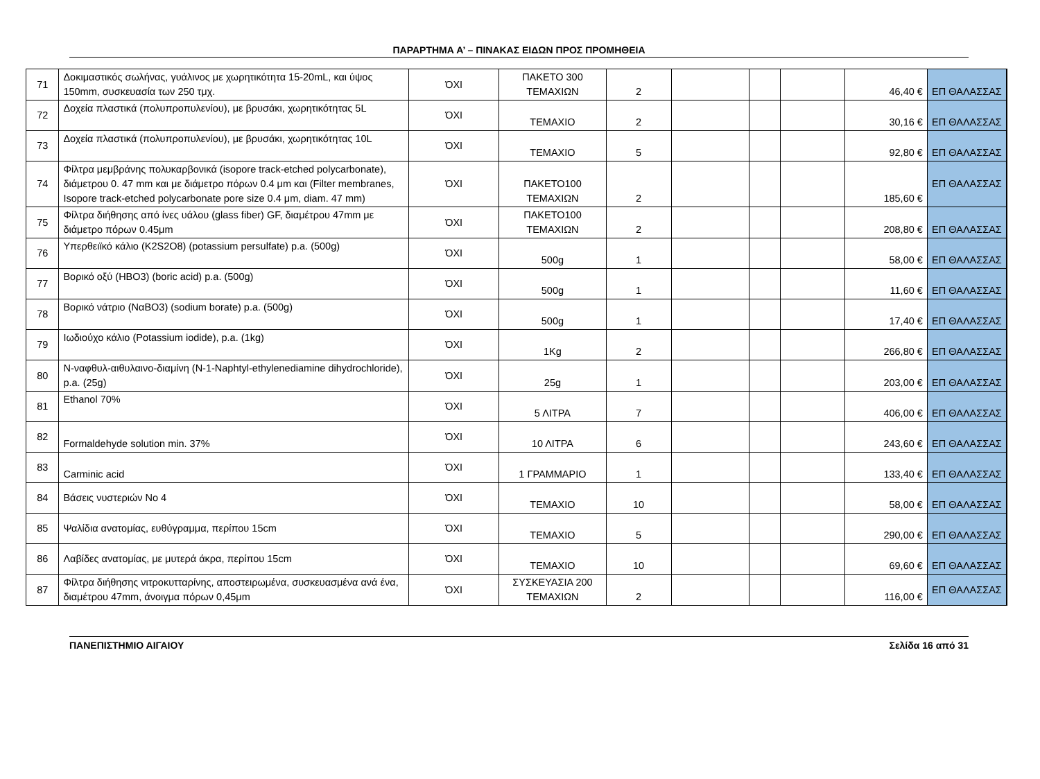ΠΑΡΑΡΤΗΜΑ Α’ – ΠΙΝΑΚΑΣ ΕΙΔΩΝ ΠΡΟΣ ΠΡΟΜΗΘΕΙΑ
| 71 | Δοκιμαστικός σωλήνας, γυάλινος με χωρητικότητα 15-20mL, και ύψος 150mm, συσκευασία των 250 τμχ. | ΌΧΙ | ΠΑΚΕΤΟ 300 ΤΕΜΑΧΙΩΝ | 2 | | | | 46,40 € | ΕΠ ΘΑΛΑΣΣΑΣ |
| 72 | Δοχεία πλαστικά (πολυπροπυλενίου), με βρυσάκι, χωρητικότητας 5L | ΌΧΙ | ΤΕΜΑΧΙΟ | 2 | | | | 30,16 € | ΕΠ ΘΑΛΑΣΣΑΣ |
| 73 | Δοχεία πλαστικά (πολυπροπυλενίου), με βρυσάκι, χωρητικότητας 10L | ΌΧΙ | ΤΕΜΑΧΙΟ | 5 | | | | 92,80 € | ΕΠ ΘΑΛΑΣΣΑΣ |
| 74 | Φίλτρα μεμβράνης πολυκαρβονικά (isopore track-etched polycarbonate), διάμετρου 0. 47 mm και με διάμετρο πόρων 0.4 μm και (Filter membranes, Isopore track-etched polycarbonate pore size 0.4 μm, diam. 47 mm) | ΌΧΙ | ΠΑΚΕΤΟ100 ΤΕΜΑΧΙΩΝ | 2 | | | | 185,60 € | ΕΠ ΘΑΛΑΣΣΑΣ |
| 75 | Φίλτρα διήθησης από ίνες υάλου (glass fiber) GF, διαμέτρου 47mm με διάμετρο πόρων 0.45μm | ΌΧΙ | ΠΑΚΕΤΟ100 ΤΕΜΑΧΙΩΝ | 2 | | | | 208,80 € | ΕΠ ΘΑΛΑΣΣΑΣ |
| 76 | Υπερθειϊκό κάλιο (K2S2O8) (potassium persulfate) p.a. (500g) | ΌΧΙ | 500g | 1 | | | | 58,00 € | ΕΠ ΘΑΛΑΣΣΑΣ |
| 77 | Βορικό οξύ (HBO3) (boric acid) p.a. (500g) | ΌΧΙ | 500g | 1 | | | | 11,60 € | ΕΠ ΘΑΛΑΣΣΑΣ |
| 78 | Βορικό νάτριο (NαBO3) (sodium borate) p.a. (500g) | ΌΧΙ | 500g | 1 | | | | 17,40 € | ΕΠ ΘΑΛΑΣΣΑΣ |
| 79 | Ιωδιούχο κάλιο (Potassium iodide), p.a. (1kg) | ΌΧΙ | 1Kg | 2 | | | | 266,80 € | ΕΠ ΘΑΛΑΣΣΑΣ |
| 80 | N-ναφθυλ-αιθυλαινο-διαμίνη (N-1-Naphtyl-ethylenediamine dihydrochloride), p.a. (25g) | ΌΧΙ | 25g | 1 | | | | 203,00 € | ΕΠ ΘΑΛΑΣΣΑΣ |
| 81 | Ethanol 70% | ΌΧΙ | 5 ΛΙΤΡΑ | 7 | | | | 406,00 € | ΕΠ ΘΑΛΑΣΣΑΣ |
| 82 | Formaldehyde solution min. 37% | ΌΧΙ | 10 ΛΙΤΡΑ | 6 | | | | 243,60 € | ΕΠ ΘΑΛΑΣΣΑΣ |
| 83 | Carminic acid | ΌΧΙ | 1 ΓΡΑΜΜΑΡΙΟ | 1 | | | | 133,40 € | ΕΠ ΘΑΛΑΣΣΑΣ |
| 84 | Βάσεις νυστεριών No 4 | ΌΧΙ | ΤΕΜΑΧΙΟ | 10 | | | | 58,00 € | ΕΠ ΘΑΛΑΣΣΑΣ |
| 85 | Ψαλίδια ανατομίας, ευθύγραμμα, περίπου 15cm | ΌΧΙ | ΤΕΜΑΧΙΟ | 5 | | | | 290,00 € | ΕΠ ΘΑΛΑΣΣΑΣ |
| 86 | Λαβίδες ανατομίας, με μυτερά άκρα, περίπου 15cm | ΌΧΙ | ΤΕΜΑΧΙΟ | 10 | | | | 69,60 € | ΕΠ ΘΑΛΑΣΣΑΣ |
| 87 | Φίλτρα διήθησης νιτροκυτταρίνης, αποστειρωμένα, συσκευασμένα ανά ένα, διαμέτρου 47mm, άνοιγμα πόρων 0,45μm | ΌΧΙ | ΣΥΣΚΕΥΑΣΙΑ 200 ΤΕΜΑΧΙΩΝ | 2 | | | | 116,00 € | ΕΠ ΘΑΛΑΣΣΑΣ |
ΠΑΝΕΠΙΣΤΗΜΙΟ ΑΙΓΑΙΟΥ Σελίδα 16 από 31